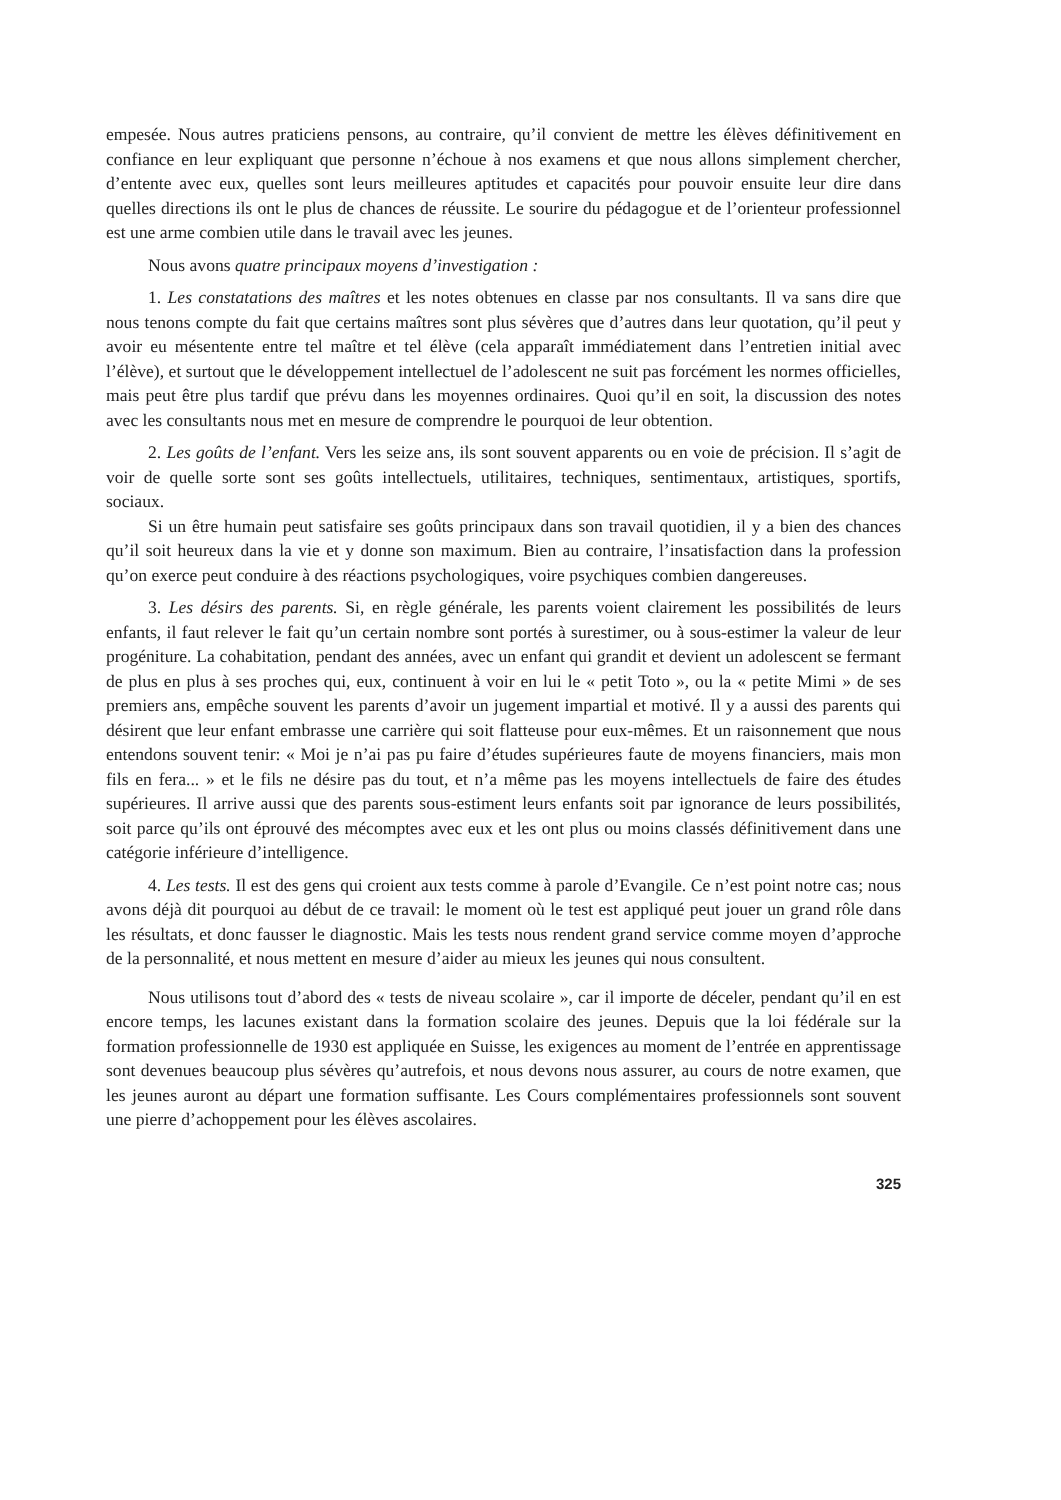empesée. Nous autres praticiens pensons, au contraire, qu’il convient de mettre les élèves définitivement en confiance en leur expliquant que personne n’échoue à nos examens et que nous allons simplement chercher, d’entente avec eux, quelles sont leurs meilleures aptitudes et capacités pour pouvoir ensuite leur dire dans quelles directions ils ont le plus de chances de réussite. Le sourire du pédagogue et de l’orienteur professionnel est une arme combien utile dans le travail avec les jeunes.
Nous avons quatre principaux moyens d’investigation :
1. Les constatations des maîtres et les notes obtenues en classe par nos consultants. Il va sans dire que nous tenons compte du fait que certains maîtres sont plus sévères que d’autres dans leur quotation, qu’il peut y avoir eu mésentente entre tel maître et tel élève (cela apparaît immédiatement dans l’entretien initial avec l’élève), et surtout que le développement intellectuel de l’adolescent ne suit pas forcément les normes officielles, mais peut être plus tardif que prévu dans les moyennes ordinaires. Quoi qu’il en soit, la discussion des notes avec les consultants nous met en mesure de comprendre le pourquoi de leur obtention.
2. Les goûts de l’enfant. Vers les seize ans, ils sont souvent apparents ou en voie de précision. Il s’agit de voir de quelle sorte sont ses goûts intellectuels, utilitaires, techniques, sentimentaux, artistiques, sportifs, sociaux.
Si un être humain peut satisfaire ses goûts principaux dans son travail quotidien, il y a bien des chances qu’il soit heureux dans la vie et y donne son maximum. Bien au contraire, l’insatisfaction dans la profession qu’on exerce peut conduire à des réactions psychologiques, voire psychiques combien dangereuses.
3. Les désirs des parents. Si, en règle générale, les parents voient clairement les possibilités de leurs enfants, il faut relever le fait qu’un certain nombre sont portés à surestimer, ou à sous-estimer la valeur de leur progéniture. La cohabitation, pendant des années, avec un enfant qui grandit et devient un adolescent se fermant de plus en plus à ses proches qui, eux, continuent à voir en lui le « petit Toto », ou la « petite Mimi » de ses premiers ans, empêche souvent les parents d’avoir un jugement impartial et motivé. Il y a aussi des parents qui désirent que leur enfant embrasse une carrière qui soit flatteuse pour eux-mêmes. Et un raisonnement que nous entendons souvent tenir: « Moi je n’ai pas pu faire d’études supérieures faute de moyens financiers, mais mon fils en fera... » et le fils ne désire pas du tout, et n’a même pas les moyens intellectuels de faire des études supérieures. Il arrive aussi que des parents sous-estiment leurs enfants soit par ignorance de leurs possibilités, soit parce qu’ils ont éprouvé des mécomptes avec eux et les ont plus ou moins classés définitivement dans une catégorie inférieure d’intelligence.
4. Les tests. Il est des gens qui croient aux tests comme à parole d’Evangile. Ce n’est point notre cas; nous avons déjà dit pourquoi au début de ce travail: le moment où le test est appliqué peut jouer un grand rôle dans les résultats, et donc fausser le diagnostic. Mais les tests nous rendent grand service comme moyen d’approche de la personnalité, et nous mettent en mesure d’aider au mieux les jeunes qui nous consultent.
Nous utilisons tout d’abord des « tests de niveau scolaire », car il importe de déceler, pendant qu’il en est encore temps, les lacunes existant dans la formation scolaire des jeunes. Depuis que la loi fédérale sur la formation professionnelle de 1930 est appliquée en Suisse, les exigences au moment de l’entrée en apprentissage sont devenues beaucoup plus sévères qu’autrefois, et nous devons nous assurer, au cours de notre examen, que les jeunes auront au départ une formation suffisante. Les Cours complémentaires professionnels sont souvent une pierre d’achoppement pour les élèves ascolaires.
325